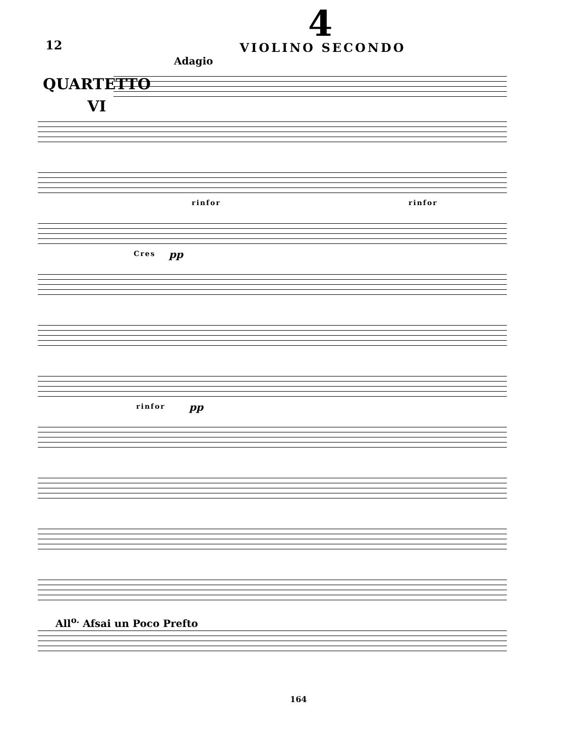12
4
VIOLINO SECONDO
QUARTETTO
VI
Adagio
rinfor rinfor
Cres pp
rinfor pp
All<sup>o.</sup> Afsai un Poco Prefto
164